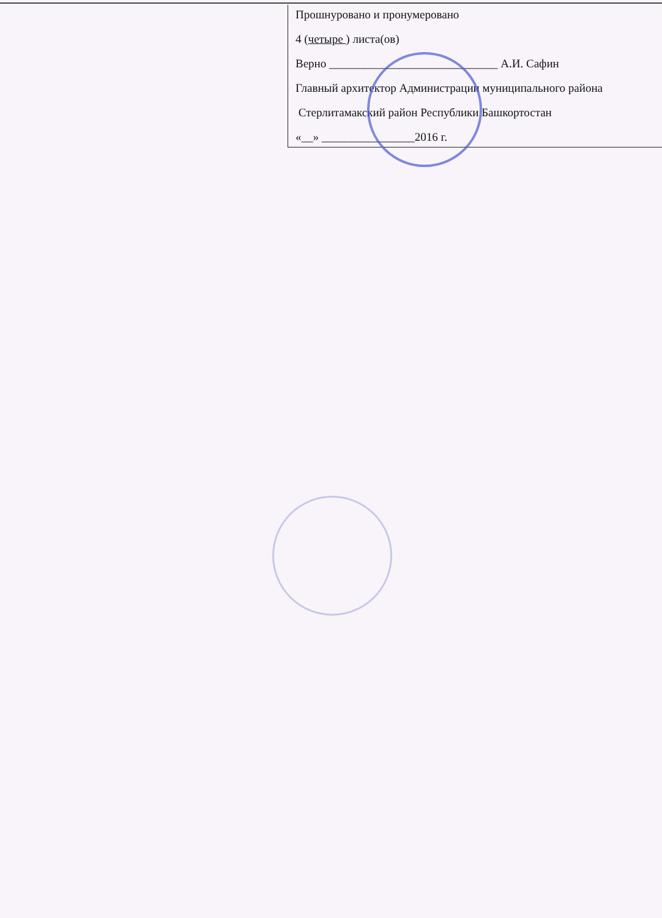Прошнуровано и пронумеровано
4 (четыре ) листа(ов)
Верно _____________________________ А.И. Сафин
Главный архитектор Администрации муниципального района
Стерлитамакский район Республики Башкортостан
«__» ________________2016 г.